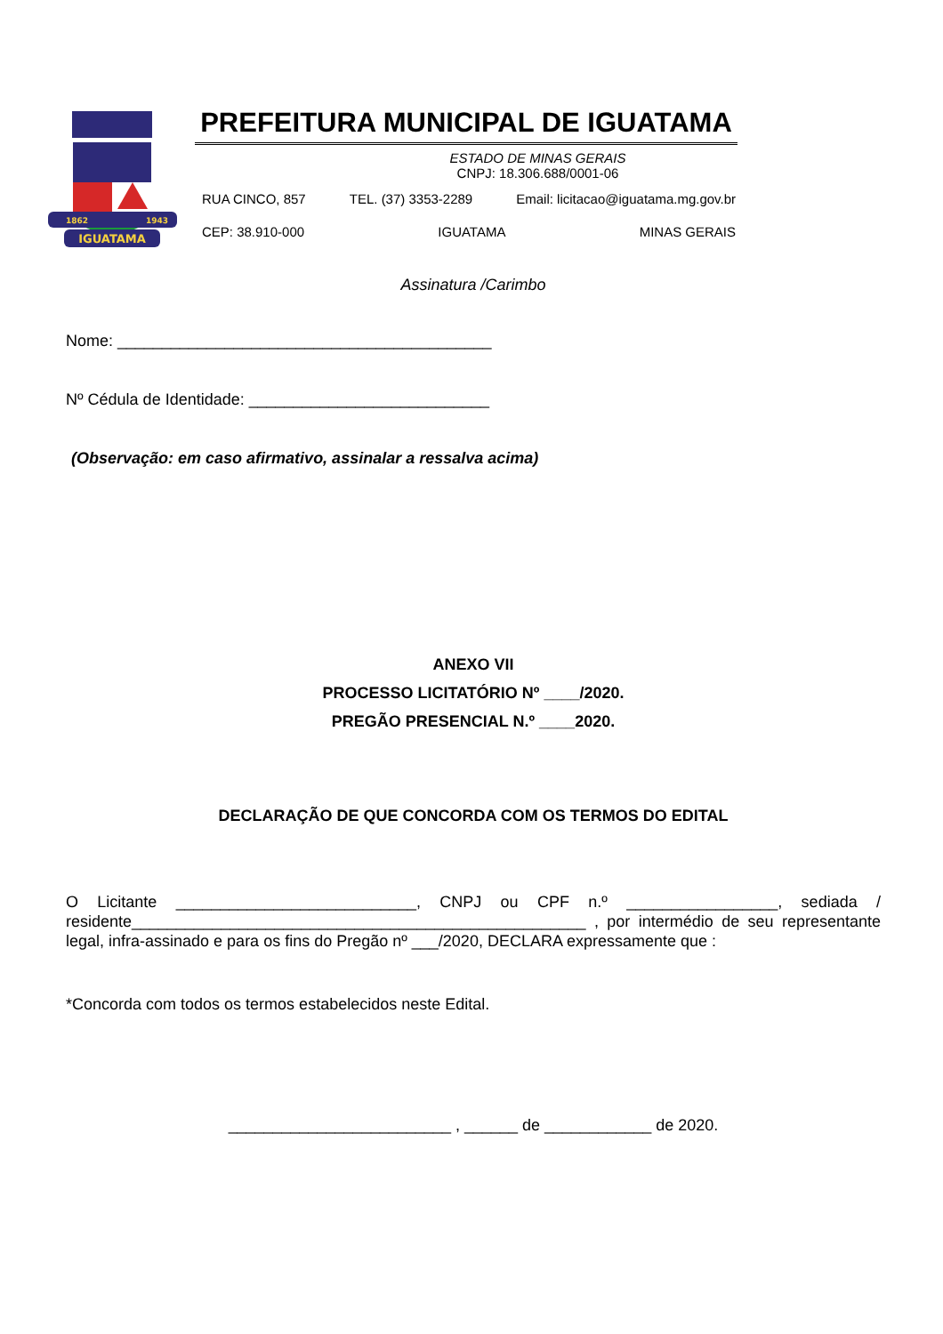IGUATAMA
1862
1943
PREFEITURA MUNICIPAL DE IGUATAMA
ESTADO DE MINAS GERAIS
CNPJ: 18.306.688/0001-06
RUA CINCO, 857 TEL. (37) 3353-2289 Email: licitacao@iguatama.mg.gov.br
CEP: 38.910-000 IGUATAMA MINAS GERAIS
Assinatura /Carimbo
Nome: __________________________________________
Nº Cédula de Identidade: ___________________________
(Observação: em caso afirmativo, assinalar a ressalva acima)
ANEXO VII
PROCESSO LICITATÓRIO Nº ____/2020.
PREGÃO PRESENCIAL N.º ____2020.
DECLARAÇÃO DE QUE CONCORDA COM OS TERMOS DO EDITAL
O Licitante ___________________________, CNPJ ou CPF n.º _________________, sediada / residente___________________________________________________ , por intermédio de seu representante legal, infra-assinado e para os fins do Pregão nº ___/2020, DECLARA expressamente que :
*Concorda com todos os termos estabelecidos neste Edital.
_________________________ , ______ de ____________ de 2020.